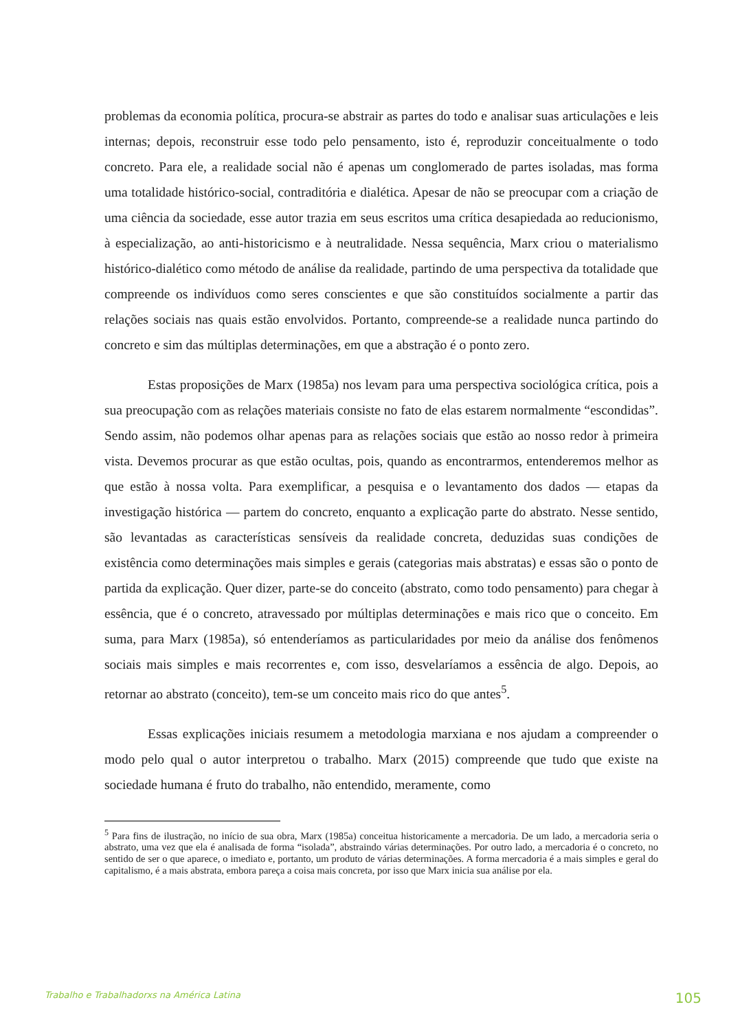problemas da economia política, procura-se abstrair as partes do todo e analisar suas articulações e leis internas; depois, reconstruir esse todo pelo pensamento, isto é, reproduzir conceitualmente o todo concreto. Para ele, a realidade social não é apenas um conglomerado de partes isoladas, mas forma uma totalidade histórico-social, contraditória e dialética. Apesar de não se preocupar com a criação de uma ciência da sociedade, esse autor trazia em seus escritos uma crítica desapiedada ao reducionismo, à especialização, ao anti-historicismo e à neutralidade. Nessa sequência, Marx criou o materialismo histórico-dialético como método de análise da realidade, partindo de uma perspectiva da totalidade que compreende os indivíduos como seres conscientes e que são constituídos socialmente a partir das relações sociais nas quais estão envolvidos. Portanto, compreende-se a realidade nunca partindo do concreto e sim das múltiplas determinações, em que a abstração é o ponto zero.
Estas proposições de Marx (1985a) nos levam para uma perspectiva sociológica crítica, pois a sua preocupação com as relações materiais consiste no fato de elas estarem normalmente “escondidas”. Sendo assim, não podemos olhar apenas para as relações sociais que estão ao nosso redor à primeira vista. Devemos procurar as que estão ocultas, pois, quando as encontrarmos, entenderemos melhor as que estão à nossa volta. Para exemplificar, a pesquisa e o levantamento dos dados — etapas da investigação histórica — partem do concreto, enquanto a explicação parte do abstrato. Nesse sentido, são levantadas as características sensíveis da realidade concreta, deduzidas suas condições de existência como determinações mais simples e gerais (categorias mais abstratas) e essas são o ponto de partida da explicação. Quer dizer, parte-se do conceito (abstrato, como todo pensamento) para chegar à essência, que é o concreto, atravessado por múltiplas determinações e mais rico que o conceito. Em suma, para Marx (1985a), só entenderíamos as particularidades por meio da análise dos fenômenos sociais mais simples e mais recorrentes e, com isso, desvelaríamos a essência de algo. Depois, ao retornar ao abstrato (conceito), tem-se um conceito mais rico do que antes<sup>5</sup>.
Essas explicações iniciais resumem a metodologia marxiana e nos ajudam a compreender o modo pelo qual o autor interpretou o trabalho. Marx (2015) compreende que tudo que existe na sociedade humana é fruto do trabalho, não entendido, meramente, como
<sup>5</sup> Para fins de ilustração, no início de sua obra, Marx (1985a) conceitua historicamente a mercadoria. De um lado, a mercadoria seria o abstrato, uma vez que ela é analisada de forma “isolada”, abstraindo várias determinações. Por outro lado, a mercadoria é o concreto, no sentido de ser o que aparece, o imediato e, portanto, um produto de várias determinações. A forma mercadoria é a mais simples e geral do capitalismo, é a mais abstrata, embora pareça a coisa mais concreta, por isso que Marx inicia sua análise por ela.
Trabalho e Trabalhadorxs na América Latina 105